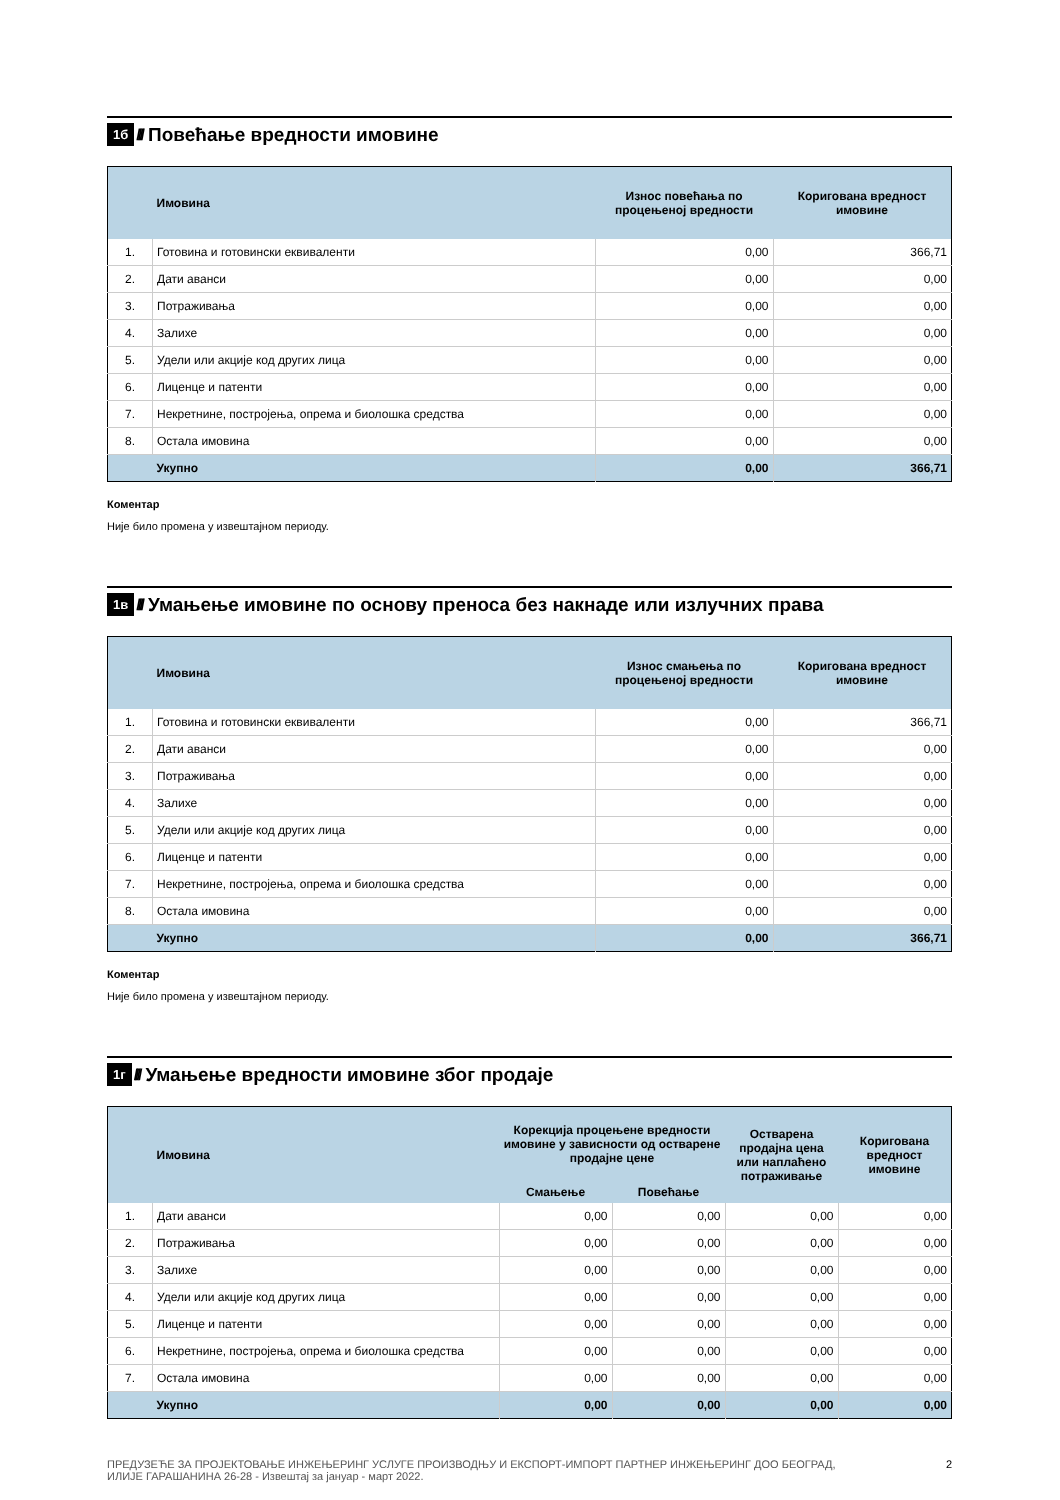1б ////
Повећање вредности имовине
| | Имовина | Износ повећања по процењеној вредности | Коригована вредност имовине |
| --- | --- | --- | --- |
| 1. | Готовина и готовински еквиваленти | 0,00 | 366,71 |
| 2. | Дати аванси | 0,00 | 0,00 |
| 3. | Потраживања | 0,00 | 0,00 |
| 4. | Залихе | 0,00 | 0,00 |
| 5. | Удели или акције код других лица | 0,00 | 0,00 |
| 6. | Лиценце и патенти | 0,00 | 0,00 |
| 7. | Некретнине, постројења, опрема и биолошка средства | 0,00 | 0,00 |
| 8. | Остала имовина | 0,00 | 0,00 |
| | Укупно | 0,00 | 366,71 |
Коментар
Није било промена у извештајном периоду.
1в ////
Умањење имовине по основу преноса без накнаде или излучних права
| | Имовина | Износ смањења по процењеној вредности | Коригована вредност имовине |
| --- | --- | --- | --- |
| 1. | Готовина и готовински еквиваленти | 0,00 | 366,71 |
| 2. | Дати аванси | 0,00 | 0,00 |
| 3. | Потраживања | 0,00 | 0,00 |
| 4. | Залихе | 0,00 | 0,00 |
| 5. | Удели или акције код других лица | 0,00 | 0,00 |
| 6. | Лиценце и патенти | 0,00 | 0,00 |
| 7. | Некретнине, постројења, опрема и биолошка средства | 0,00 | 0,00 |
| 8. | Остала имовина | 0,00 | 0,00 |
| | Укупно | 0,00 | 366,71 |
Коментар
Није било промена у извештајном периоду.
1г ////
Умањење вредности имовине због продаје
| | Имовина | Корекција процењене вредности имовине у зависности од остварене продајне цене | | Остварена продајна цена или наплаћено потраживање | Коригована вредност имовине |
| --- | --- | --- | --- | --- | --- |
| | | Смањење | Повећање | | |
| 1. | Дати аванси | 0,00 | 0,00 | 0,00 | 0,00 |
| 2. | Потраживања | 0,00 | 0,00 | 0,00 | 0,00 |
| 3. | Залихе | 0,00 | 0,00 | 0,00 | 0,00 |
| 4. | Удели или акције код других лица | 0,00 | 0,00 | 0,00 | 0,00 |
| 5. | Лиценце и патенти | 0,00 | 0,00 | 0,00 | 0,00 |
| 6. | Некретнине, постројења, опрема и биолошка средства | 0,00 | 0,00 | 0,00 | 0,00 |
| 7. | Остала имовина | 0,00 | 0,00 | 0,00 | 0,00 |
| | Укупно | 0,00 | 0,00 | 0,00 | 0,00 |
ПРЕДУЗЕЋЕ ЗА ПРОЈЕКТОВАЊЕ ИНЖЕЊЕРИНГ УСЛУГЕ ПРОИЗВОДЊУ И ЕКСПОРТ-ИМПОРТ ПАРТНЕР ИНЖЕЊЕРИНГ ДОО БЕОГРАД,
ИЛИЈЕ ГАРАШАНИНА 26-28 - Извештај за јануар - март 2022.
2